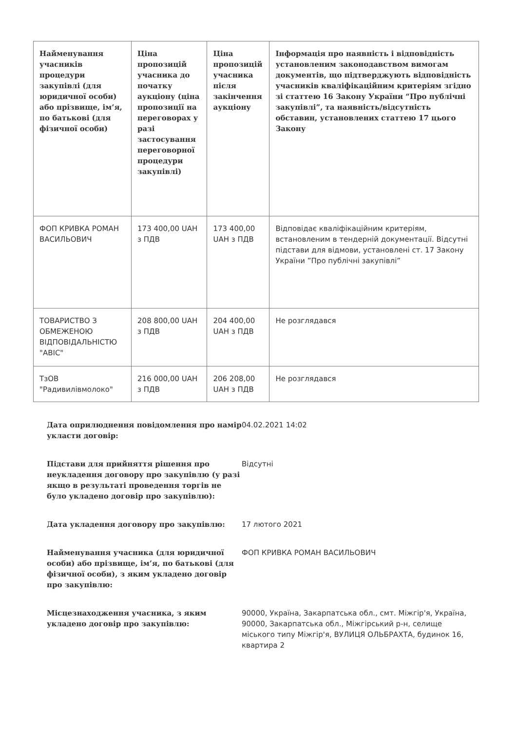| Найменування учасників процедури закупівлі (для юридичної особи) або прізвище, ім’я, по батькові (для фізичної особи) | Ціна пропозицій учасника до початку аукціону (ціна пропозиції на переговорах у разі застосування переговорної процедури закупівлі) | Ціна пропозицій учасника після закінчення аукціону | Інформація про наявність і відповідність установленим законодавством вимогам документів, що підтверджують відповідність учасників кваліфікаційним критеріям згідно зі статтею 16 Закону України “Про публічні закупівлі”, та наявність/відсутність обставин, установлених статтею 17 цього Закону |
| --- | --- | --- | --- |
| ФОП КРИВКА РОМАН ВАСИЛЬОВИЧ | 173 400,00 UAH з ПДВ | 173 400,00 UAH з ПДВ | Відповідає кваліфікаційним критеріям, встановленим в тендерній документації. Відсутні підстави для відмови, установлені ст. 17 Закону України ”Про публічні закупівлі” |
| ТОВАРИСТВО З ОБМЕЖЕНОЮ ВІДПОВІДАЛЬНІСТЮ "АВІС" | 208 800,00 UAH з ПДВ | 204 400,00 UAH з ПДВ | Не розглядався |
| ТзОВ "Радивилівмолоко" | 216 000,00 UAH з ПДВ | 206 208,00 UAH з ПДВ | Не розглядався |
Дата оприлюднення повідомлення про намір укласти договір:
04.02.2021 14:02
Підстави для прийняття рішення про неукладення договору про закупівлю (у разі якщо в результаті проведення торгів не було укладено договір про закупівлю):
Відсутні
Дата укладення договору про закупівлю: 17 лютого 2021
Найменування учасника (для юридичної особи) або прізвище, ім’я, по батькові (для фізичної особи), з яким укладено договір про закупівлю:
ФОП КРИВКА РОМАН ВАСИЛЬОВИЧ
Місцезнаходження учасника, з яким укладено договір про закупівлю:
90000, Україна, Закарпатська обл., смт. Міжгір'я, Україна, 90000, Закарпатська обл., Міжгірський р-н, селище міського типу Міжгір'я, ВУЛИЦЯ ОЛЬБРАХТА, будинок 16, квартира 2